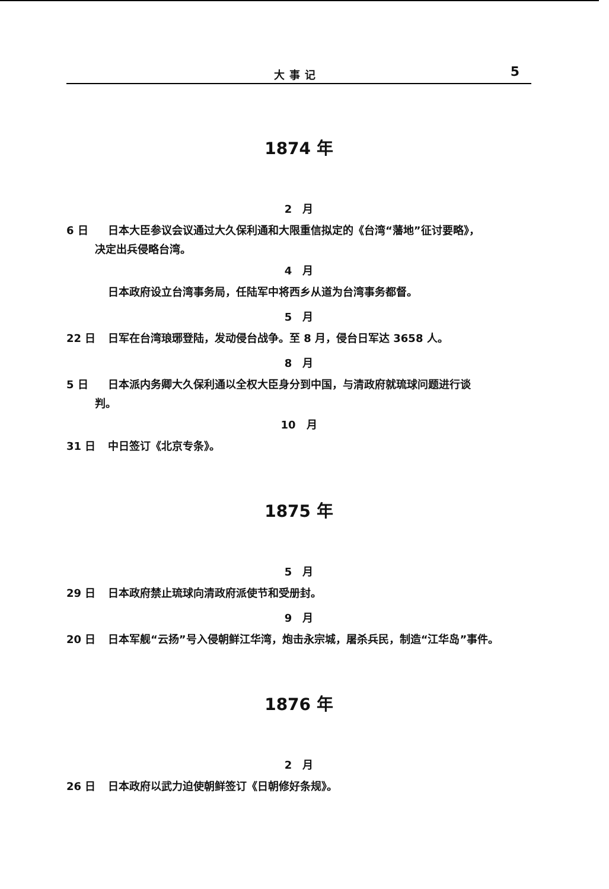大事记 5
1874 年
2　月
6 日 日本大臣参议会议通过大久保利通和大限重信拟定的《台湾“藩地”征讨要略》，
决定出兵侵略台湾。
4　月
日本政府设立台湾事务局，任陆军中将西乡从道为台湾事务都督。
5　月
22 日 日军在台湾琅琊登陆，发动侵台战争。至 8 月，侵台日军达 3658 人。
8　月
5 日 日本派内务卿大久保利通以全权大臣身分到中国，与清政府就琉球问题进行谈
判。
10　月
31 日 中日签订《北京专条》。
1875 年
5　月
29 日 日本政府禁止琉球向清政府派使节和受册封。
9　月
20 日 日本军舰“云扬”号入侵朝鲜江华湾，炮击永宗城，屠杀兵民，制造“江华岛”事件。
1876 年
2　月
26 日 日本政府以武力迫使朝鲜签订《日朝修好条规》。